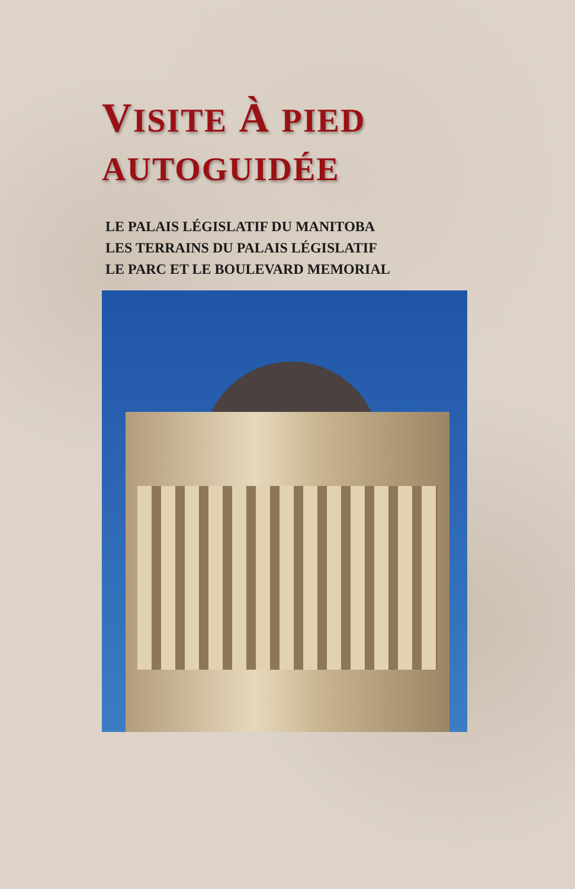VISITE À PIED
AUTOGUIDÉE
LE PALAIS LÉGISLATIF DU MANITOBA
LES TERRAINS DU PALAIS LÉGISLATIF
LE PARC ET LE BOULEVARD MEMORIAL